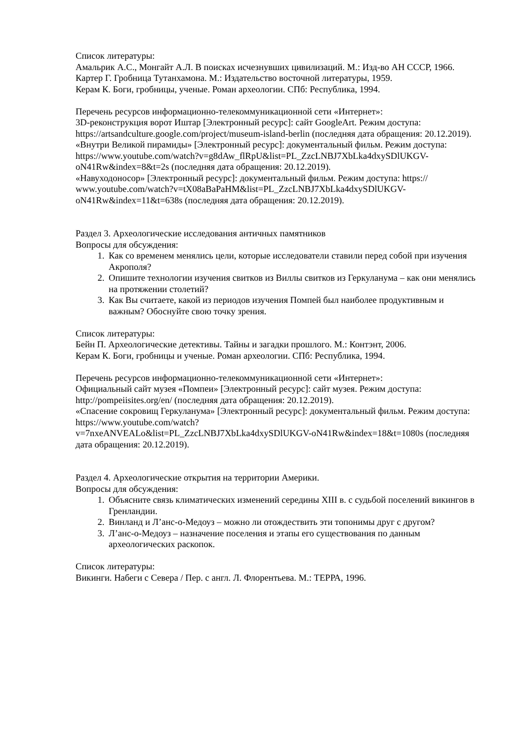Список литературы:
Амальрик А.С., Монгайт А.Л. В поисках исчезнувших цивилизаций. М.: Изд-во АН СССР, 1966.
Картер Г. Гробница Тутанхамона. М.: Издательство восточной литературы, 1959.
Керам К. Боги, гробницы, ученые. Роман археологии. СПб: Республика, 1994.
Перечень ресурсов информационно-телекоммуникационной сети «Интернет»:
3D-реконструкция ворот Иштар [Электронный ресурс]: сайт GoogleArt. Режим доступа: https://artsandculture.google.com/project/museum-island-berlin (последняя дата обращения: 20.12.2019).
«Внутри Великой пирамиды» [Электронный ресурс]: документальный фильм. Режим доступа:
https://www.youtube.com/watch?v=g8dAw_flRpU&list=PL_ZzcLNBJ7XbLka4dxySDlUKGV-oN41Rw&index=8&t=2s (последняя дата обращения: 20.12.2019).
«Навуходоносор» [Электронный ресурс]: документальный фильм. Режим доступа: https:// www.youtube.com/watch?v=tX08aBaPaHM&list=PL_ZzcLNBJ7XbLka4dxySDlUKGV-oN41Rw&index=11&t=638s (последняя дата обращения: 20.12.2019).
Раздел 3. Археологические исследования античных памятников
Вопросы для обсуждения:
1. Как со временем менялись цели, которые исследователи ставили перед собой при изучения Акрополя?
2. Опишите технологии изучения свитков из Виллы свитков из Геркуланума – как они менялись на протяжении столетий?
3. Как Вы считаете, какой из периодов изучения Помпей был наиболее продуктивным и важным? Обоснуйте свою точку зрения.
Список литературы:
Бейн П. Археологические детективы. Тайны и загадки прошлого. М.: Контэнт, 2006.
Керам К. Боги, гробницы и ученые. Роман археологии. СПб: Республика, 1994.
Перечень ресурсов информационно-телекоммуникационной сети «Интернет»:
Официальный сайт музея «Помпеи» [Электронный ресурс]: сайт музея. Режим доступа: http://pompeiisites.org/en/ (последняя дата обращения: 20.12.2019).
«Спасение сокровищ Геркуланума» [Электронный ресурс]: документальный фильм. Режим доступа: https://www.youtube.com/watch?
v=7nxeANVEALo&list=PL_ZzcLNBJ7XbLka4dxySDlUKGV-oN41Rw&index=18&t=1080s (последняя дата обращения: 20.12.2019).
Раздел 4. Археологические открытия на территории Америки.
Вопросы для обсуждения:
1. Объясните связь климатических изменений середины XIII в. с судьбой поселений викингов в Гренландии.
2. Винланд и Л’анс-о-Медоуз – можно ли отождествить эти топонимы друг с другом?
3. Л’анс-о-Медоуз – назначение поселения и этапы его существования по данным археологических раскопок.
Список литературы:
Викинги. Набеги с Севера / Пер. с англ. Л. Флорентьева. М.: ТЕРРА, 1996.